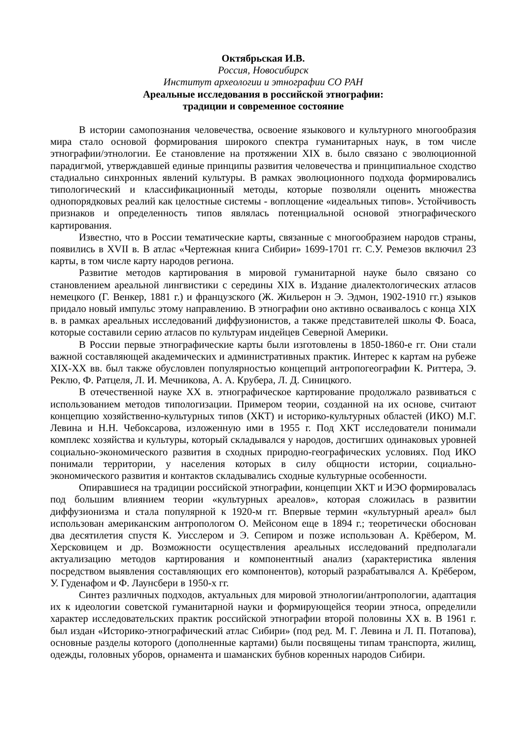Октябрьская И.В.
Россия, Новосибирск
Институт археологии и этнографии СО РАН
Ареальные исследования в российской этнографии:
традиции и современное состояние
В истории самопознания человечества, освоение языкового и культурного многообразия мира стало основой формирования широкого спектра гуманитарных наук, в том числе этнографии/этнологии. Ее становление на протяжении XIX в. было связано с эволюционной парадигмой, утверждавшей единые принципы развития человечества и принципиальное сходство стадиально синхронных явлений культуры. В рамках эволюционного подхода формировались типологический и классификационный методы, которые позволяли оценить множества однопорядковых реалий как целостные системы - воплощение «идеальных типов». Устойчивость признаков и определенность типов являлась потенциальной основой этнографического картирования.
Известно, что в России тематические карты, связанные с многообразием народов страны, появились в XVII в. В атлас «Чертежная книга Сибири» 1699-1701 гг. С.У. Ремезов включил 23 карты, в том числе карту народов региона.
Развитие методов картирования в мировой гуманитарной науке было связано со становлением ареальной лингвистики с середины XIX в. Издание диалектологических атласов немецкого (Г. Венкер, 1881 г.) и французского (Ж. Жильерон н Э. Эдмон, 1902-1910 гг.) языков придало новый импульс этому направлению. В этнографии оно активно осваивалось с конца XIX в. в рамках ареальных исследований диффузионистов, а также представителей школы Ф. Боаса, которые составили серию атласов по культурам индейцев Северной Америки.
В России первые этнографические карты были изготовлены в 1850-1860-е гг. Они стали важной составляющей академических и административных практик. Интерес к картам на рубеже XIX-XX вв. был также обусловлен популярностью концепций антропогеографии К. Риттера, Э. Реклю, Ф. Ратцеля, Л. И. Мечникова, А. А. Крубера, Л. Д. Синицкого.
В отечественной науке XX в. этнографическое картирование продолжало развиваться с использованием методов типологизации. Примером теории, созданной на их основе, считают концепцию хозяйственно-культурных типов (ХКТ) и историко-культурных областей (ИКО) М.Г. Левина и Н.Н. Чебоксарова, изложенную ими в 1955 г. Под ХКТ исследователи понимали комплекс хозяйства и культуры, который складывался у народов, достигших одинаковых уровней социально-экономического развития в сходных природно-географических условиях. Под ИКО понимали территории, у населения которых в силу общности истории, социально-экономического развития и контактов складывались сходные культурные особенности.
Опиравшиеся на традиции российской этнографии, концепции ХКТ и ИЭО формировалась под большим влиянием теории «культурных ареалов», которая сложилась в развитии диффузионизма и стала популярной к 1920-м гг. Впервые термин «культурный ареал» был использован американским антропологом О. Мейсоном еще в 1894 г.; теоретически обоснован два десятилетия спустя К. Уисслером и Э. Сепиром и позже использован А. Крёбером, М. Херсковицем и др. Возможности осуществления ареальных исследований предполагали актуализацию методов картирования и компонентный анализ (характеристика явления посредством выявления составляющих его компонентов), который разрабатывался А. Крёбером, У. Гуденафом и Ф. Лаунсбери в 1950-х гг.
Синтез различных подходов, актуальных для мировой этнологии/антропологии, адаптация их к идеологии советской гуманитарной науки и формирующейся теории этноса, определили характер исследовательских практик российской этнографии второй половины XX в. В 1961 г. был издан «Историко-этнографический атлас Сибири» (под ред. М. Г. Левина и Л. П. Потапова), основные разделы которого (дополненные картами) были посвящены типам транспорта, жилищ, одежды, головных уборов, орнамента и шаманских бубнов коренных народов Сибири.